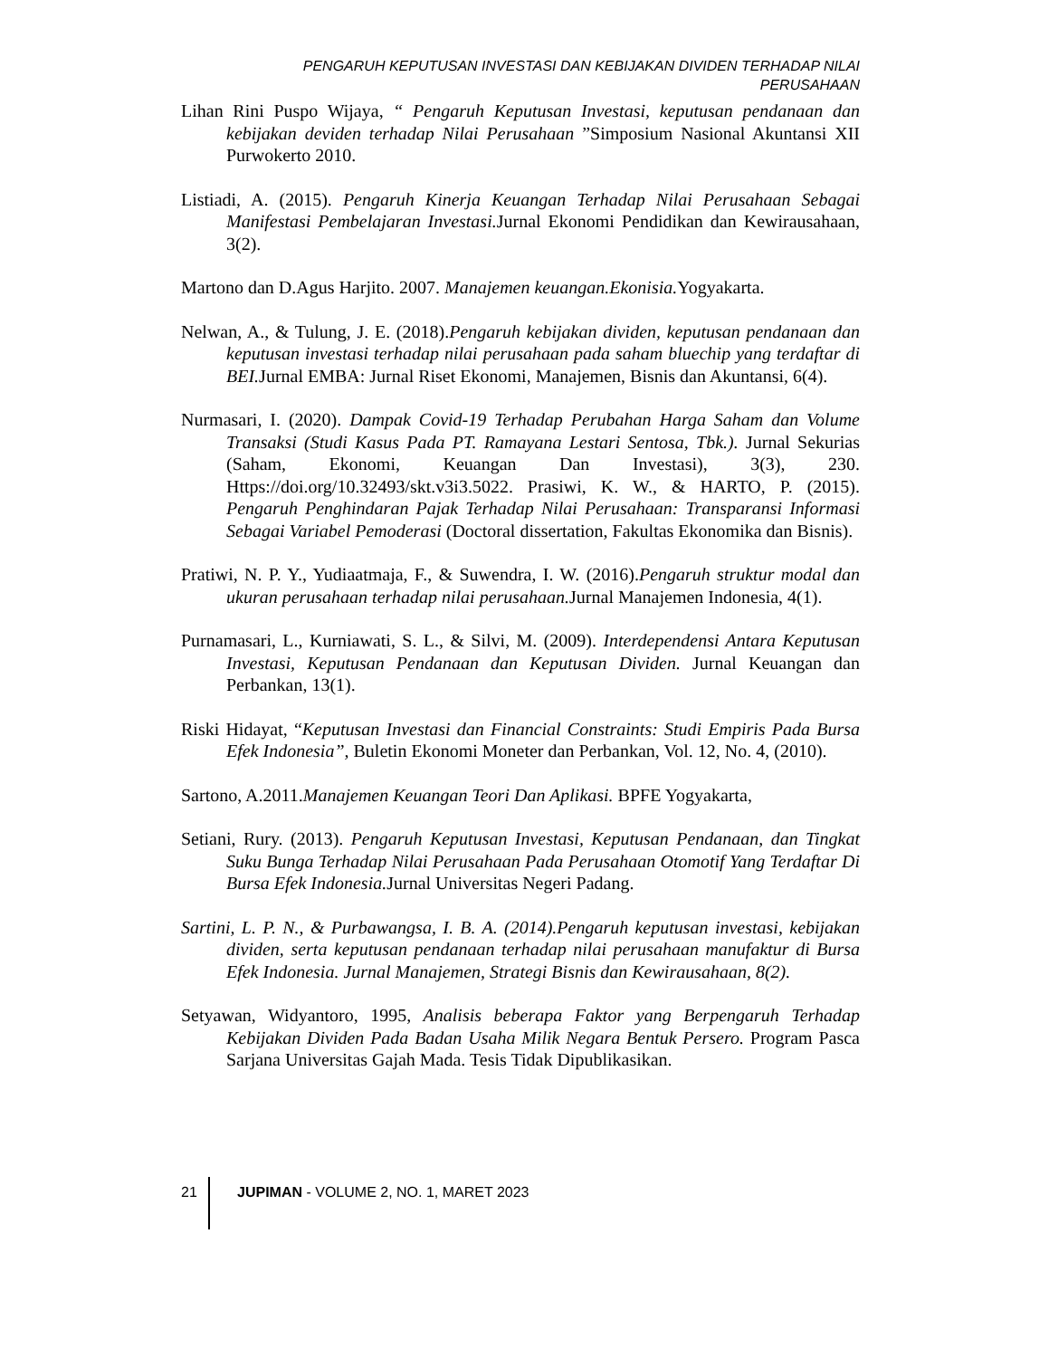PENGARUH KEPUTUSAN INVESTASI DAN KEBIJAKAN DIVIDEN TERHADAP NILAI PERUSAHAAN
Lihan Rini Puspo Wijaya, “ Pengaruh Keputusan Investasi, keputusan pendanaan dan kebijakan deviden terhadap Nilai Perusahaan ”Simposium Nasional Akuntansi XII Purwokerto 2010.
Listiadi, A. (2015). Pengaruh Kinerja Keuangan Terhadap Nilai Perusahaan Sebagai Manifestasi Pembelajaran Investasi. Jurnal Ekonomi Pendidikan dan Kewirausahaan, 3(2).
Martono dan D.Agus Harjito. 2007. Manajemen keuangan.Ekonisia. Yogyakarta.
Nelwan, A., & Tulung, J. E. (2018).Pengaruh kebijakan dividen, keputusan pendanaan dan keputusan investasi terhadap nilai perusahaan pada saham bluechip yang terdaftar di BEI. Jurnal EMBA: Jurnal Riset Ekonomi, Manajemen, Bisnis dan Akuntansi, 6(4).
Nurmasari, I. (2020). Dampak Covid-19 Terhadap Perubahan Harga Saham dan Volume Transaksi (Studi Kasus Pada PT. Ramayana Lestari Sentosa, Tbk.). Jurnal Sekurias (Saham, Ekonomi, Keuangan Dan Investasi), 3(3), 230. Https://doi.org/10.32493/skt.v3i3.5022. Prasiwi, K. W., & HARTO, P. (2015). Pengaruh Penghindaran Pajak Terhadap Nilai Perusahaan: Transparansi Informasi Sebagai Variabel Pemoderasi (Doctoral dissertation, Fakultas Ekonomika dan Bisnis).
Pratiwi, N. P. Y., Yudiaatmaja, F., & Suwendra, I. W. (2016).Pengaruh struktur modal dan ukuran perusahaan terhadap nilai perusahaan. Jurnal Manajemen Indonesia, 4(1).
Purnamasari, L., Kurniawati, S. L., & Silvi, M. (2009). Interdependensi Antara Keputusan Investasi, Keputusan Pendanaan dan Keputusan Dividen. Jurnal Keuangan dan Perbankan, 13(1).
Riski Hidayat, “Keputusan Investasi dan Financial Constraints: Studi Empiris Pada Bursa Efek Indonesia”, Buletin Ekonomi Moneter dan Perbankan, Vol. 12, No. 4, (2010).
Sartono, A.2011.Manajemen Keuangan Teori Dan Aplikasi. BPFE Yogyakarta,
Setiani, Rury. (2013). Pengaruh Keputusan Investasi, Keputusan Pendanaan, dan Tingkat Suku Bunga Terhadap Nilai Perusahaan Pada Perusahaan Otomotif Yang Terdaftar Di Bursa Efek Indonesia. Jurnal Universitas Negeri Padang.
Sartini, L. P. N., & Purbawangsa, I. B. A. (2014).Pengaruh keputusan investasi, kebijakan dividen, serta keputusan pendanaan terhadap nilai perusahaan manufaktur di Bursa Efek Indonesia. Jurnal Manajemen, Strategi Bisnis dan Kewirausahaan, 8(2).
Setyawan, Widyantoro, 1995, Analisis beberapa Faktor yang Berpengaruh Terhadap Kebijakan Dividen Pada Badan Usaha Milik Negara Bentuk Persero. Program Pasca Sarjana Universitas Gajah Mada. Tesis Tidak Dipublikasikan.
21 JUPIMAN - VOLUME 2, NO. 1, MARET 2023